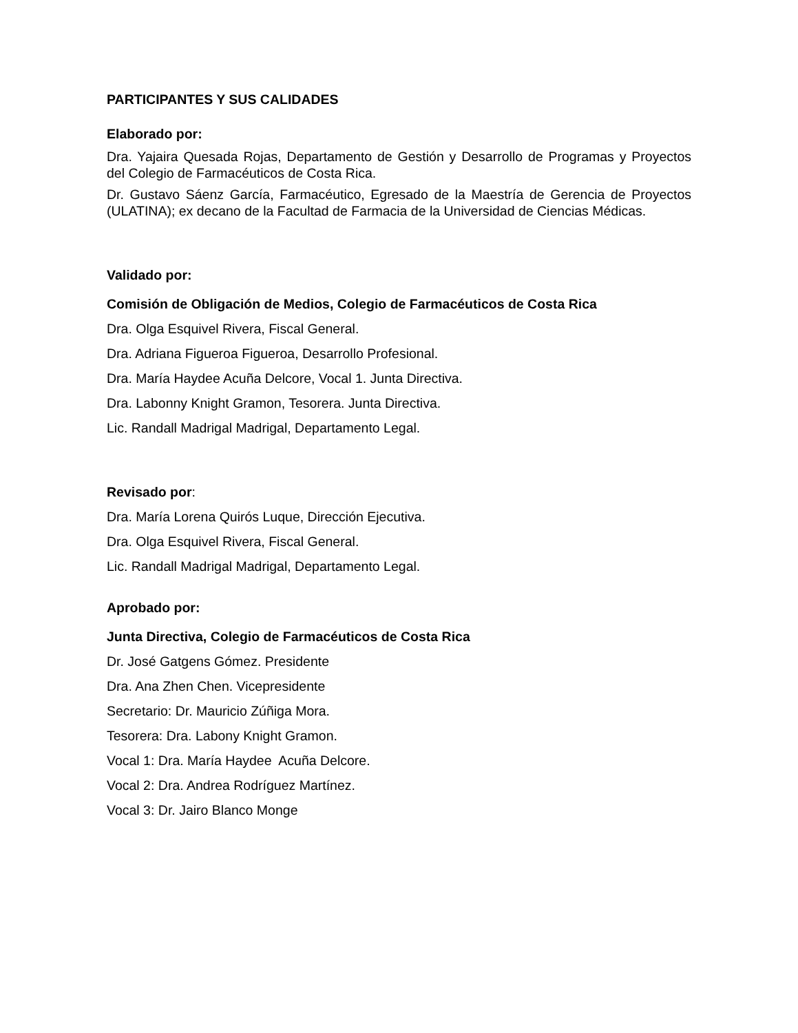PARTICIPANTES Y SUS CALIDADES
Elaborado por:
Dra. Yajaira Quesada Rojas, Departamento de Gestión y Desarrollo de Programas y Proyectos del Colegio de Farmacéuticos de Costa Rica.
Dr. Gustavo Sáenz García, Farmacéutico, Egresado de la Maestría de Gerencia de Proyectos (ULATINA); ex decano de la Facultad de Farmacia de la Universidad de Ciencias Médicas.
Validado por:
Comisión de Obligación de Medios, Colegio de Farmacéuticos de Costa Rica
Dra. Olga Esquivel Rivera, Fiscal General.
Dra. Adriana Figueroa Figueroa, Desarrollo Profesional.
Dra. María Haydee Acuña Delcore, Vocal 1. Junta Directiva.
Dra. Labonny Knight Gramon, Tesorera. Junta Directiva.
Lic. Randall Madrigal Madrigal, Departamento Legal.
Revisado por:
Dra. María Lorena Quirós Luque, Dirección Ejecutiva.
Dra. Olga Esquivel Rivera, Fiscal General.
Lic. Randall Madrigal Madrigal, Departamento Legal.
Aprobado por:
Junta Directiva, Colegio de Farmacéuticos de Costa Rica
Dr. José Gatgens Gómez. Presidente
Dra. Ana Zhen Chen. Vicepresidente
Secretario: Dr. Mauricio Zúñiga Mora.
Tesorera: Dra. Labony Knight Gramon.
Vocal 1: Dra. María Haydee Acuña Delcore.
Vocal 2: Dra. Andrea Rodríguez Martínez.
Vocal 3: Dr. Jairo Blanco Monge